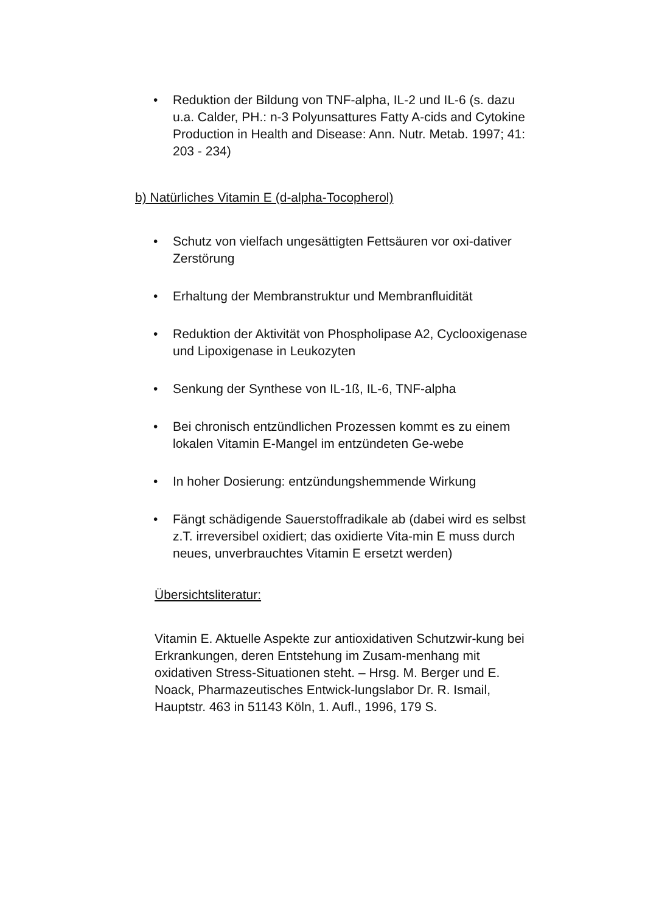• Reduktion der Bildung von TNF-alpha, IL-2 und IL-6 (s. dazu u.a. Calder, PH.: n-3 Polyunsattures Fatty A-cids and Cytokine Production in Health and Disease: Ann. Nutr. Metab. 1997; 41: 203 - 234)
b) Natürliches Vitamin E (d-alpha-Tocopherol)
• Schutz von vielfach ungesättigten Fettsäuren vor oxi-dativer Zerstörung
• Erhaltung der Membranstruktur und Membranfluidität
• Reduktion der Aktivität von Phospholipase A2, Cyclooxigenase und Lipoxigenase in Leukozyten
• Senkung der Synthese von IL-1ß, IL-6, TNF-alpha
• Bei chronisch entzündlichen Prozessen kommt es zu einem lokalen Vitamin E-Mangel im entzündeten Ge-webe
• In hoher Dosierung: entzündungshemmende Wirkung
• Fängt schädigende Sauerstoffradikale ab (dabei wird es selbst z.T. irreversibel oxidiert; das oxidierte Vita-min E muss durch neues, unverbrauchtes Vitamin E ersetzt werden)
Übersichtsliteratur:
Vitamin E. Aktuelle Aspekte zur antioxidativen Schutzwir-kung bei Erkrankungen, deren Entstehung im Zusam-menhang mit oxidativen Stress-Situationen steht. – Hrsg. M. Berger und E. Noack, Pharmazeutisches Entwick-lungslabor Dr. R. Ismail, Hauptstr. 463 in 51143 Köln, 1. Aufl., 1996, 179 S.